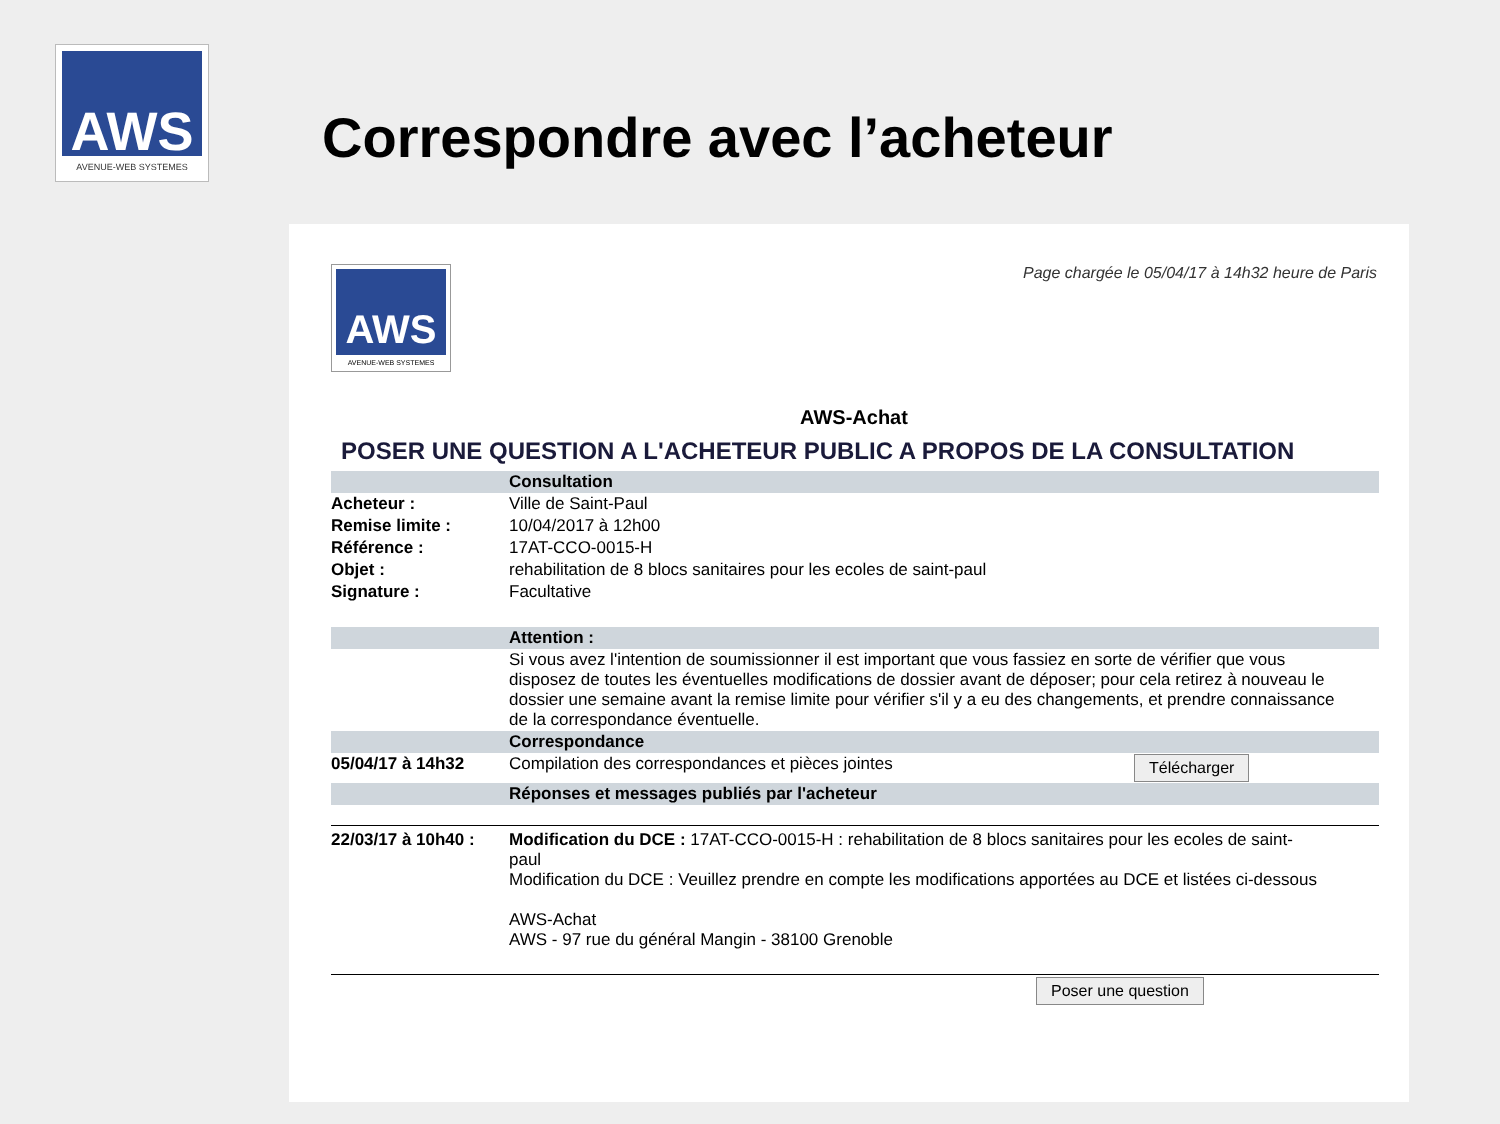AWS
AVENUE-WEB SYSTEMES
Correspondre avec l’acheteur
AWS
AVENUE-WEB SYSTEMES
Page chargée le 05/04/17 à 14h32 heure de Paris
AWS-Achat
POSER UNE QUESTION A L'ACHETEUR PUBLIC A PROPOS DE LA CONSULTATION
| | Consultation | |
| Acheteur : | Ville de Saint-Paul | |
| Remise limite : | 10/04/2017 à 12h00 | |
| Référence : | 17AT-CCO-0015-H | |
| Objet : | rehabilitation de 8 blocs sanitaires pour les ecoles de saint-paul | |
| Signature : | Facultative | |
| | Attention : | |
| | Si vous avez l'intention de soumissionner il est important que vous fassiez en sorte de vérifier que vous disposez de toutes les éventuelles modifications de dossier avant de déposer; pour cela retirez à nouveau le dossier une semaine avant la remise limite pour vérifier s'il y a eu des changements, et prendre connaissance de la correspondance éventuelle. | |
| | Correspondance | |
| 05/04/17 à 14h32 | Compilation des correspondances et pièces jointes | Télécharger |
| | Réponses et messages publiés par l'acheteur | |
| 22/03/17 à 10h40 : | Modification du DCE : 17AT-CCO-0015-H : rehabilitation de 8 blocs sanitaires pour les ecoles de saint-paul Modification du DCE : Veuillez prendre en compte les modifications apportées au DCE et listées ci-dessous AWS-Achat AWS - 97 rue du général Mangin - 38100 Grenoble |
Poser une question